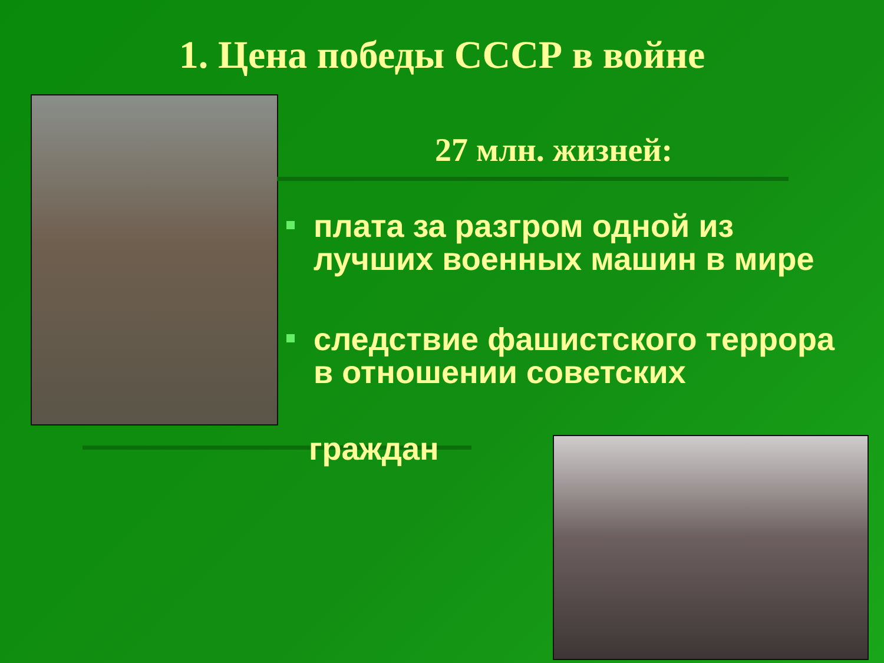1. Цена победы СССР в войне
27 млн. жизней:
плата за разгром одной из лучших военных машин в мире
следствие фашистского террора в отношении советских
граждан